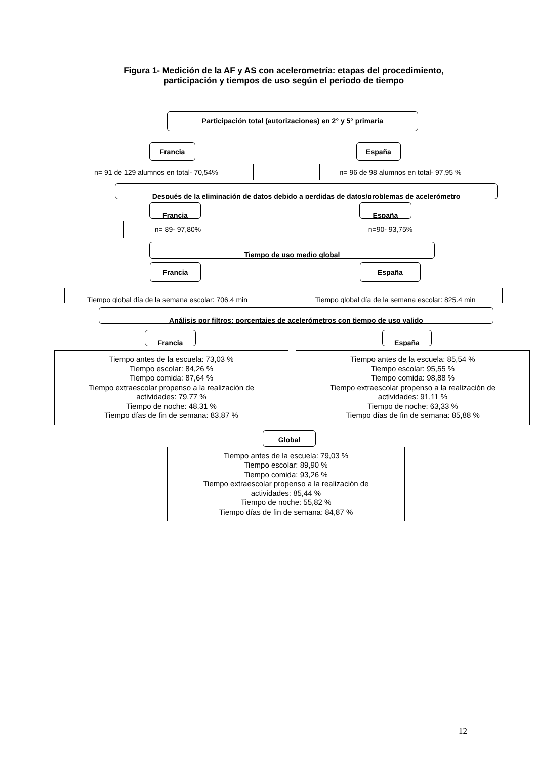Figura 1- Medición de la AF y AS con acelerometría: etapas del procedimiento,
participación y tiempos de uso según el periodo de tiempo
Participación total (autorizaciones) en 2° y 5° primaria
Francia España
n= 91 de 129 alumnos en total- 70,54% n= 96 de 98 alumnos en total- 97,95 %
Después de la eliminación de datos debido a perdidas de datos/problemas de acelerómetro
Francia España
n= 89- 97,80% n=90- 93,75%
Tiempo de uso medio global
Francia España
Tiempo global día de la semana escolar: 706.4 min
Tiempo global día de la semana escolar: 825.4 min
Análisis por filtros: porcentajes de acelerómetros con tiempo de uso valido
Francia España
Tiempo antes de la escuela: 73,03 %
Tiempo escolar: 84,26 %
Tiempo comida: 87,64 %
Tiempo extraescolar propenso a la realización de actividades: 79,77 %
Tiempo de noche: 48,31 %
Tiempo días de fin de semana: 83,87 %
Tiempo antes de la escuela: 85,54 %
Tiempo escolar: 95,55 %
Tiempo comida: 98,88 %
Tiempo extraescolar propenso a la realización de actividades: 91,11 %
Tiempo de noche: 63,33 %
Tiempo días de fin de semana: 85,88 %
Global
Tiempo antes de la escuela: 79,03 %
Tiempo escolar: 89,90 %
Tiempo comida: 93,26 %
Tiempo extraescolar propenso a la realización de actividades: 85,44 %
Tiempo de noche: 55,82 %
Tiempo días de fin de semana: 84,87 %
12